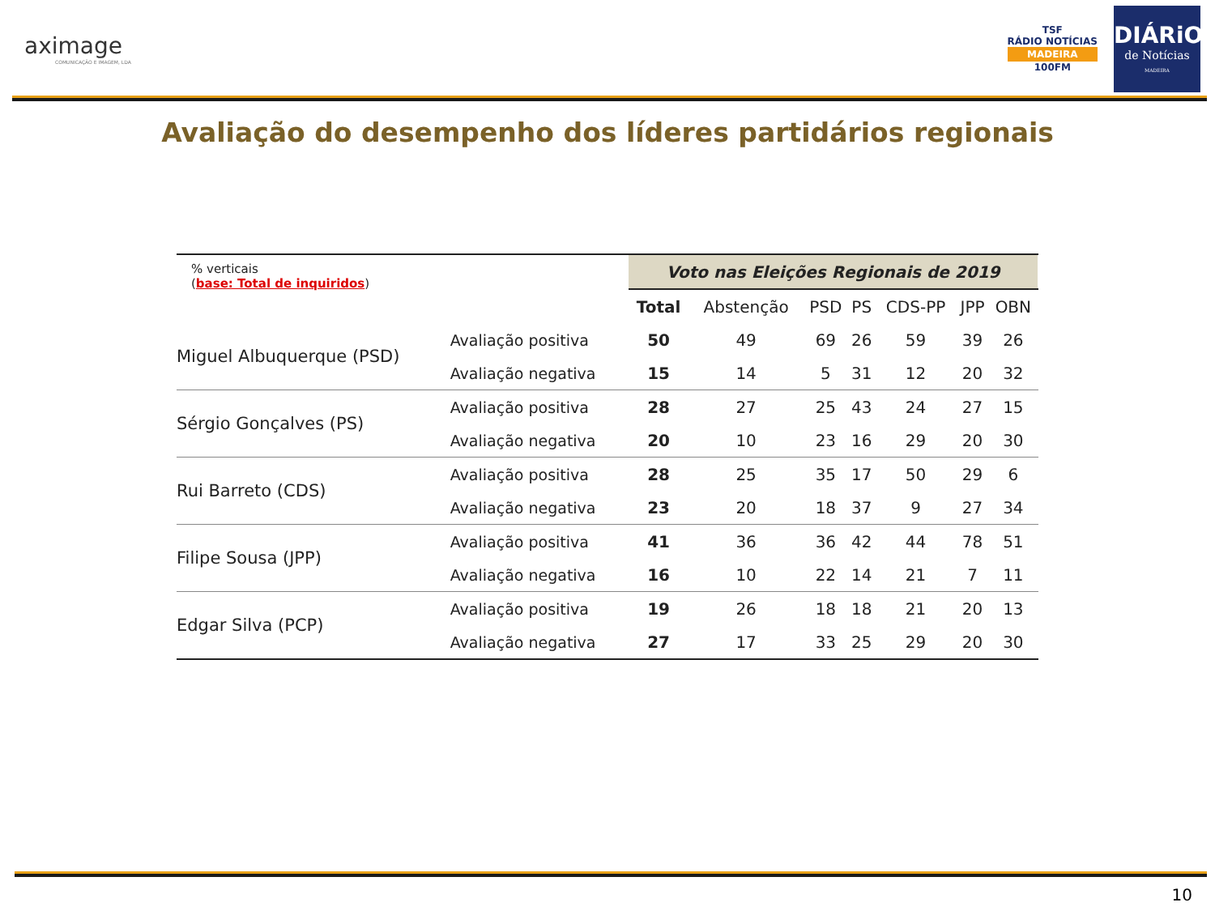aximage
COMUNICAÇÃO E IMAGEM, LDA
TSF
RÁDIO NOTÍCIAS
MADEIRA
100FM
DIÁRiO
de Notícias
MADEIRA
Avaliação do desempenho dos líderes partidários regionais
| % verticais ( base: Total de inquiridos ) | | Voto nas Eleições Regionais de 2019 | | | | | | | |
| | | Total | Abstenção | PSD | PS | CDS-PP | JPP | OBN | |
| Miguel Albuquerque (PSD) | Avaliação positiva | 50 | 49 | 69 | 26 | 59 | 39 | 26 | |
| | Avaliação negativa | 15 | 14 | 5 | 31 | 12 | 20 | 32 | |
| Sérgio Gonçalves (PS) | Avaliação positiva | 28 | 27 | 25 | 43 | 24 | 27 | 15 | |
| | Avaliação negativa | 20 | 10 | 23 | 16 | 29 | 20 | 30 | |
| Rui Barreto (CDS) | Avaliação positiva | 28 | 25 | 35 | 17 | 50 | 29 | 6 | |
| | Avaliação negativa | 23 | 20 | 18 | 37 | 9 | 27 | 34 | |
| Filipe Sousa (JPP) | Avaliação positiva | 41 | 36 | 36 | 42 | 44 | 78 | 51 | |
| | Avaliação negativa | 16 | 10 | 22 | 14 | 21 | 7 | 11 | |
| Edgar Silva (PCP) | Avaliação positiva | 19 | 26 | 18 | 18 | 21 | 20 | 13 | |
| | Avaliação negativa | 27 | 17 | 33 | 25 | 29 | 20 | 30 | |
10